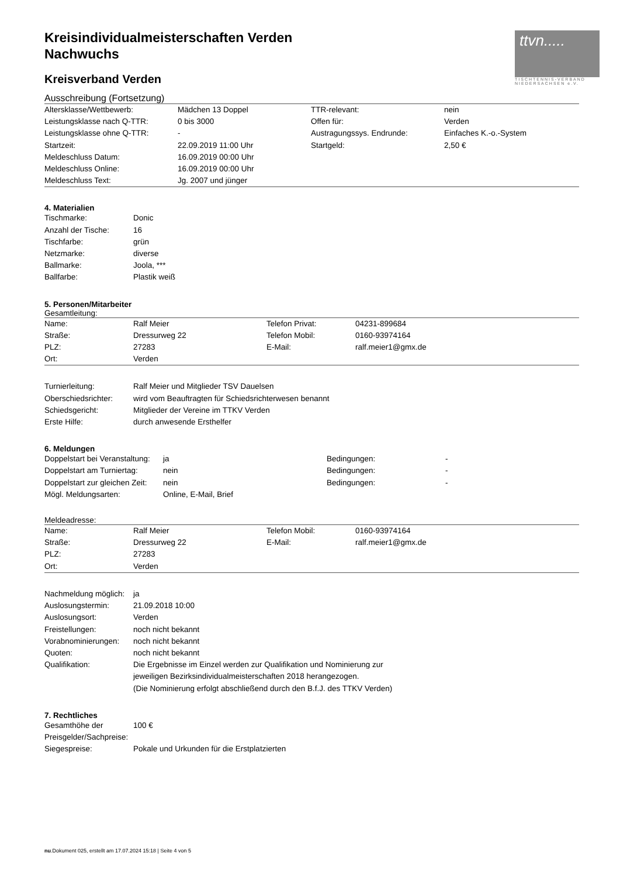ttvn.....
TISCHTENNIS-VERBAND NIEDERSACHSEN e.V.
Kreisindividualmeisterschaften Verden
Nachwuchs
Kreisverband Verden
Ausschreibung (Fortsetzung)
| Altersklasse/Wettbewerb: | Mädchen 13 Doppel | TTR-relevant: | nein |
| Leistungsklasse nach Q-TTR: | 0 bis 3000 | Offen für: | Verden |
| Leistungsklasse ohne Q-TTR: | - | Austragungssys. Endrunde: | Einfaches K.-o.-System |
| Startzeit: | 22.09.2019 11:00 Uhr | Startgeld: | 2,50 € |
| Meldeschluss Datum: | 16.09.2019 00:00 Uhr | | |
| Meldeschluss Online: | 16.09.2019 00:00 Uhr | | |
| Meldeschluss Text: | Jg. 2007 und jünger | | |
4. Materialien
| Tischmarke: | Donic |
| Anzahl der Tische: | 16 |
| Tischfarbe: | grün |
| Netzmarke: | diverse |
| Ballmarke: | Joola, *** |
| Ballfarbe: | Plastik weiß |
5. Personen/Mitarbeiter
Gesamtleitung:
| Name: | Ralf Meier | Telefon Privat: | 04231-899684 |
| Straße: | Dressurweg 22 | Telefon Mobil: | 0160-93974164 |
| PLZ: | 27283 | E-Mail: | ralf.meier1@gmx.de |
| Ort: | Verden | | |
| Turnierleitung: | Ralf Meier und Mitglieder TSV Dauelsen |
| Oberschiedsrichter: | wird vom Beauftragten für Schiedsrichterwesen benannt |
| Schiedsgericht: | Mitglieder der Vereine im TTKV Verden |
| Erste Hilfe: | durch anwesende Ersthelfer |
6. Meldungen
| Doppelstart bei Veranstaltung: | ja | Bedingungen: | - |
| Doppelstart am Turniertag: | nein | Bedingungen: | - |
| Doppelstart zur gleichen Zeit: | nein | Bedingungen: | - |
| Mögl. Meldungsarten: | Online, E-Mail, Brief | | |
Meldeadresse:
| Name: | Ralf Meier | Telefon Mobil: | 0160-93974164 |
| Straße: | Dressurweg 22 | E-Mail: | ralf.meier1@gmx.de |
| PLZ: | 27283 | | |
| Ort: | Verden | | |
| Nachmeldung möglich: | ja |
| Auslosungstermin: | 21.09.2018 10:00 |
| Auslosungsort: | Verden |
| Freistellungen: | noch nicht bekannt |
| Vorabnominierungen: | noch nicht bekannt |
| Quoten: | noch nicht bekannt |
| Qualifikation: | Die Ergebnisse im Einzel werden zur Qualifikation und Nominierung zur jeweiligen Bezirksindividualmeisterschaften 2018 herangezogen. (Die Nominierung erfolgt abschließend durch den B.f.J. des TTKV Verden) |
7. Rechtliches
| Gesamthöhe der Preisgelder/Sachpreise: | 100 € |
| Siegespreise: | Pokale und Urkunden für die Erstplatzierten |
nu.Dokument 025, erstellt am 17.07.2024 15:18 | Seite 4 von 5